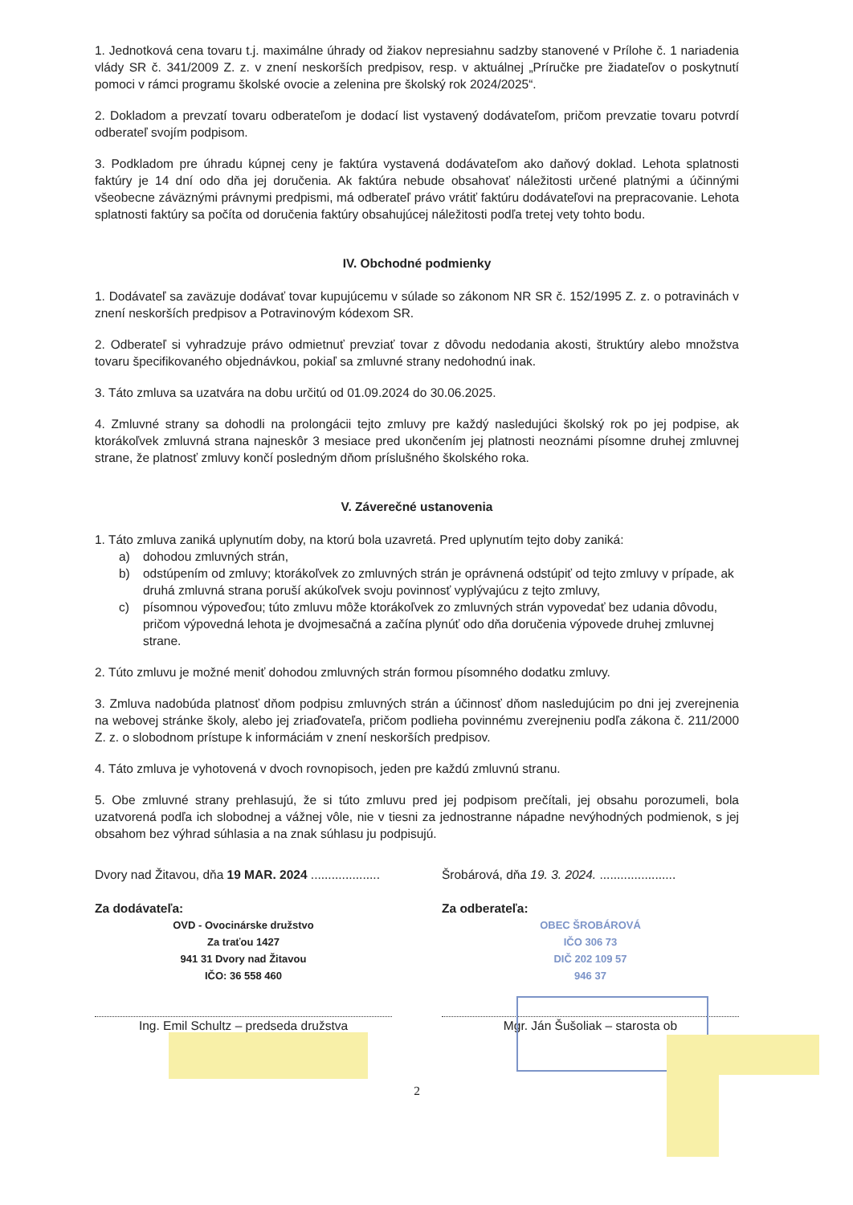1. Jednotková cena tovaru t.j. maximálne úhrady od žiakov nepresiahnu sadzby stanovené v Prílohe č. 1 nariadenia vlády SR č. 341/2009 Z. z. v znení neskorších predpisov, resp. v aktuálnej „Príručke pre žiadateľov o poskytnutí pomoci v rámci programu školské ovocie a zelenina pre školský rok 2024/2025“.
2. Dokladom a prevzatí tovaru odberateľom je dodací list vystavený dodávateľom, pričom prevzatie tovaru potvrdí odberateľ svojím podpisom.
3. Podkladom pre úhradu kúpnej ceny je faktúra vystavená dodávateľom ako daňový doklad. Lehota splatnosti faktúry je 14 dní odo dňa jej doručenia. Ak faktúra nebude obsahovať náležitosti určené platnými a účinnými všeobecne záväznými právnymi predpismi, má odberateľ právo vrátiť faktúru dodávateľovi na prepracovanie. Lehota splatnosti faktúry sa počíta od doručenia faktúry obsahujúcej náležitosti podľa tretej vety tohto bodu.
IV. Obchodné podmienky
1. Dodávateľ sa zaväzuje dodávať tovar kupujúcemu v súlade so zákonom NR SR č. 152/1995 Z. z. o potravinách v znení neskorších predpisov a Potravinovým kódexom SR.
2. Odberateľ si vyhradzuje právo odmietnuť prevziať tovar z dôvodu nedodania akosti, štruktúry alebo množstva tovaru špecifikovaného objednávkou, pokiaľ sa zmluvné strany nedohodnú inak.
3. Táto zmluva sa uzatvára na dobu určitú od 01.09.2024 do 30.06.2025.
4. Zmluvné strany sa dohodli na prolongácii tejto zmluvy pre každý nasledujúci školský rok po jej podpise, ak ktorákoľvek zmluvná strana najneskôr 3 mesiace pred ukončením jej platnosti neoznámi písomne druhej zmluvnej strane, že platnosť zmluvy končí posledným dňom príslušného školského roka.
V. Záverečné ustanovenia
1. Táto zmluva zaniká uplynutím doby, na ktorú bola uzavretá. Pred uplynutím tejto doby zaniká:
a) dohodou zmluvných strán,
b) odstúpením od zmluvy; ktorákoľvek zo zmluvných strán je oprávnená odstúpiť od tejto zmluvy v prípade, ak druhá zmluvná strana poruší akúkoľvek svoju povinnosť vyplývajúcu z tejto zmluvy,
c) písomnou výpoveďou; túto zmluvu môže ktorákoľvek zo zmluvných strán vypovedať bez udania dôvodu, pričom výpovedná lehota je dvojmesačná a začína plynúť odo dňa doručenia výpovede druhej zmluvnej strane.
2. Túto zmluvu je možné meniť dohodou zmluvných strán formou písomného dodatku zmluvy.
3. Zmluva nadobúda platnosť dňom podpisu zmluvných strán a účinnosť dňom nasledujúcim po dni jej zverejnenia na webovej stránke školy, alebo jej zriaďovateľa, pričom podlieha povinnému zverejneniu podľa zákona č. 211/2000 Z. z. o slobodnom prístupe k informáciám v znení neskorších predpisov.
4. Táto zmluva je vyhotovená v dvoch rovnopisoch, jeden pre každú zmluvnú stranu.
5. Obe zmluvné strany prehlasujú, že si túto zmluvu pred jej podpisom prečítali, jej obsahu porozumeli, bola uzatvorená podľa ich slobodnej a vážnej vôle, nie v tiesni za jednostranne nápadne nevýhodných podmienok, s jej obsahom bez výhrad súhlasia a na znak súhlasu ju podpisujú.
Dvory nad Žitavou, dňa 19 MAR. 2024 ....................
Za dodávateľa:
OVD - Ovocinárske družstvo
Za traťou 1427
941 31 Dvory nad Žitavou
IČO: 36 558 460
Ing. Emil Schultz – predseda družstva
Šrobárová, dňa 19. 3. 2024. ......................
Za odberateľa:
OBEC ŠROBÁROVÁ
IČO 306 73
DIČ 202 109 57
946 37
Mgr. Ján Šušoliak – starosta ob
2